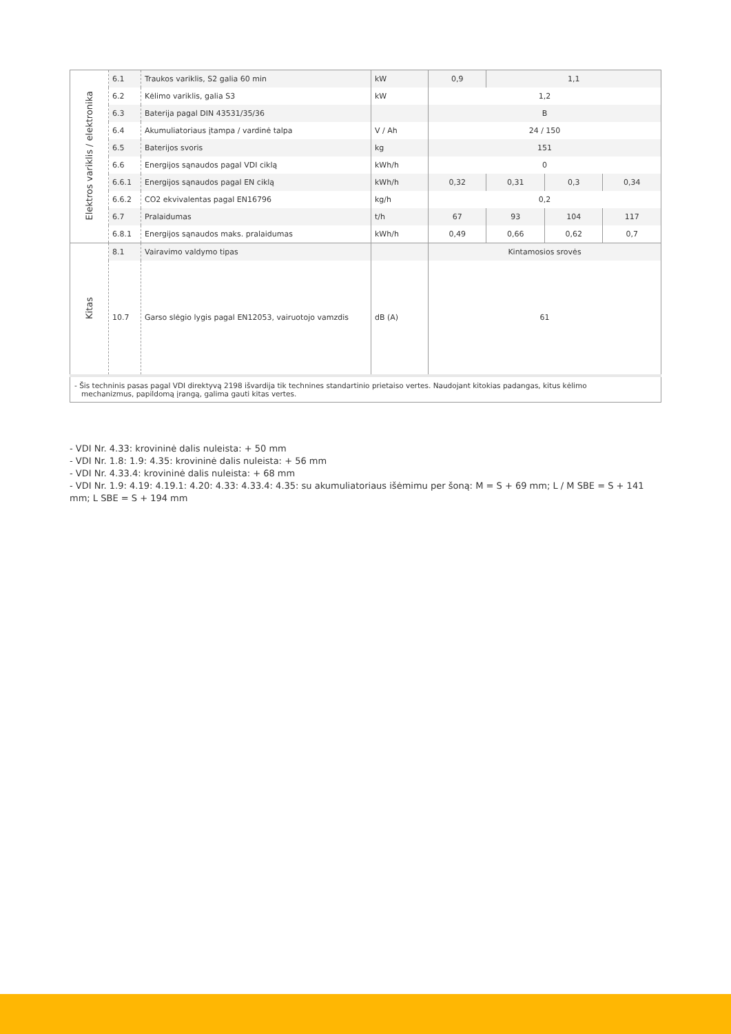| Elektros variklis / elektronika | 6.1 | Traukos variklis, S2 galia 60 min | kW | 0,9 | 1,1 | | |
| | 6.2 | Kėlimo variklis, galia S3 | kW | 1,2 | | | |
| | 6.3 | Baterija pagal DIN 43531/35/36 | | B | | | |
| | 6.4 | Akumuliatoriaus įtampa / vardinė talpa | V / Ah | 24 / 150 | | | |
| | 6.5 | Baterijos svoris | kg | 151 | | | |
| | 6.6 | Energijos sąnaudos pagal VDI ciklą | kWh/h | 0 | | | |
| | 6.6.1 | Energijos sąnaudos pagal EN ciklą | kWh/h | 0,32 | 0,31 | 0,3 | 0,34 |
| | 6.6.2 | CO2 ekvivalentas pagal EN16796 | kg/h | 0,2 | | | |
| | 6.7 | Pralaidumas | t/h | 67 | 93 | 104 | 117 |
| | 6.8.1 | Energijos sąnaudos maks. pralaidumas | kWh/h | 0,49 | 0,66 | 0,62 | 0,7 |
| Kitas | 8.1 | Vairavimo valdymo tipas | | Kintamosios srovės | | | |
| | 10.7 | Garso slėgio lygis pagal EN12053, vairuotojo vamzdis | dB (A) | 61 | | | |
| - Šis techninis pasas pagal VDI direktyvą 2198 išvardija tik technines standartinio prietaiso vertes. Naudojant kitokias padangas, kitus kėlimo mechanizmus, papildomą įrangą, galima gauti kitas vertes. | | | | | | | |
- VDI Nr. 4.33: krovininė dalis nuleista: + 50 mm
- VDI Nr. 1.8: 1.9: 4.35: krovininė dalis nuleista: + 56 mm
- VDI Nr. 4.33.4: krovininė dalis nuleista: + 68 mm
- VDI Nr. 1.9: 4.19: 4.19.1: 4.20: 4.33: 4.33.4: 4.35: su akumuliatoriaus išėmimu per šoną: M = S + 69 mm; L / M SBE = S + 141 mm; L SBE = S + 194 mm